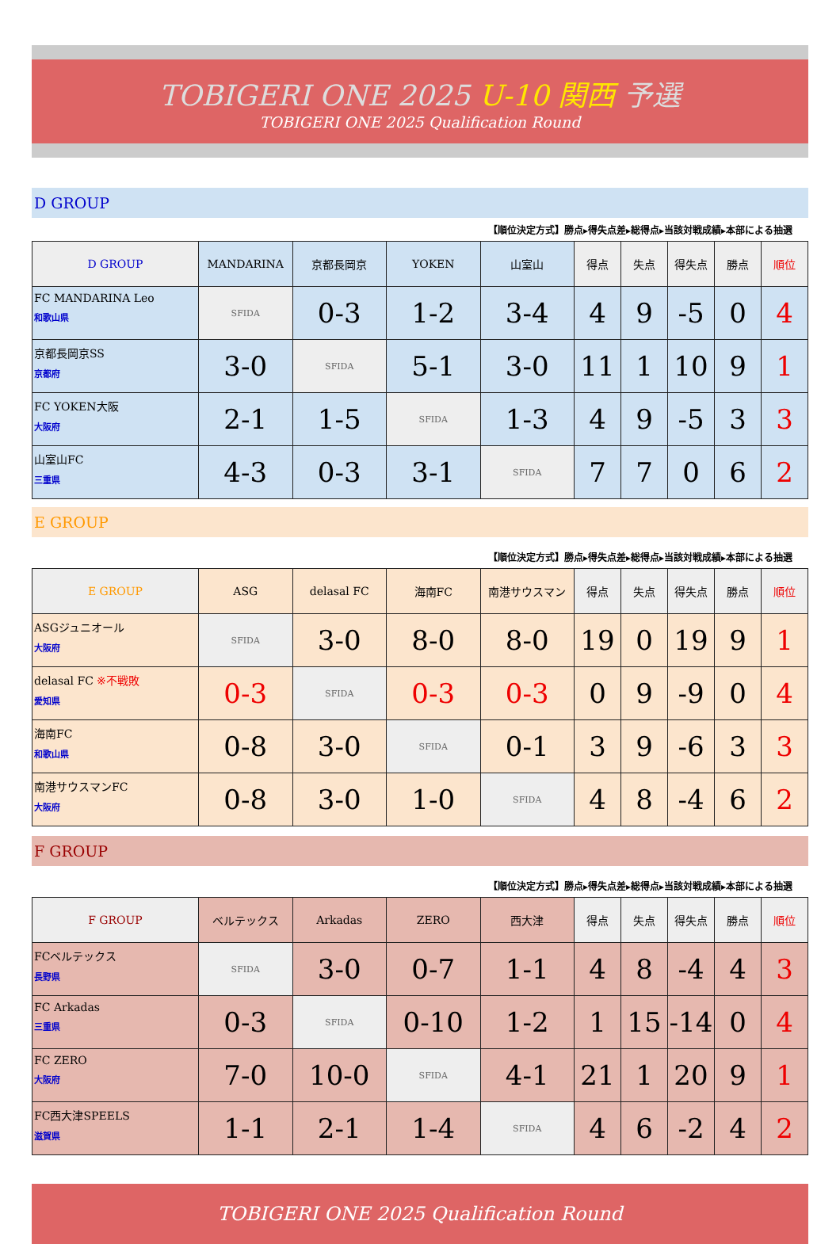TOBIGERI ONE 2025 U-10 関西 予選
TOBIGERI ONE 2025 Qualification Round
D GROUP
【順位決定方式】勝点▸得失点差▸総得点▸当該対戦成績▸本部による抽選
| D GROUP | MANDARINA | 京都長岡京 | YOKEN | 山室山 | 得点 | 失点 | 得失点 | 勝点 | 順位 |
| --- | --- | --- | --- | --- | --- | --- | --- | --- | --- |
| FC MANDARINA Leo 和歌山県 | SFIDA | 0-3 | 1-2 | 3-4 | 4 | 9 | -5 | 0 | 4 |
| 京都長岡京SS 京都府 | 3-0 | SFIDA | 5-1 | 3-0 | 11 | 1 | 10 | 9 | 1 |
| FC YOKEN大阪 大阪府 | 2-1 | 1-5 | SFIDA | 1-3 | 4 | 9 | -5 | 3 | 3 |
| 山室山FC 三重県 | 4-3 | 0-3 | 3-1 | SFIDA | 7 | 7 | 0 | 6 | 2 |
E GROUP
【順位決定方式】勝点▸得失点差▸総得点▸当該対戦成績▸本部による抽選
| E GROUP | ASG | delasal FC | 海南FC | 南港サウスマン | 得点 | 失点 | 得失点 | 勝点 | 順位 |
| --- | --- | --- | --- | --- | --- | --- | --- | --- | --- |
| ASGジュニオール 大阪府 | SFIDA | 3-0 | 8-0 | 8-0 | 19 | 0 | 19 | 9 | 1 |
| delasal FC ※不戦敗 愛知県 | 0-3 | SFIDA | 0-3 | 0-3 | 0 | 9 | -9 | 0 | 4 |
| 海南FC 和歌山県 | 0-8 | 3-0 | SFIDA | 0-1 | 3 | 9 | -6 | 3 | 3 |
| 南港サウスマンFC 大阪府 | 0-8 | 3-0 | 1-0 | SFIDA | 4 | 8 | -4 | 6 | 2 |
F GROUP
【順位決定方式】勝点▸得失点差▸総得点▸当該対戦成績▸本部による抽選
| F GROUP | ベルテックス | Arkadas | ZERO | 西大津 | 得点 | 失点 | 得失点 | 勝点 | 順位 |
| --- | --- | --- | --- | --- | --- | --- | --- | --- | --- |
| FCベルテックス 長野県 | SFIDA | 3-0 | 0-7 | 1-1 | 4 | 8 | -4 | 4 | 3 |
| FC Arkadas 三重県 | 0-3 | SFIDA | 0-10 | 1-2 | 1 | 15 | -14 | 0 | 4 |
| FC ZERO 大阪府 | 7-0 | 10-0 | SFIDA | 4-1 | 21 | 1 | 20 | 9 | 1 |
| FC西大津SPEELS 滋賀県 | 1-1 | 2-1 | 1-4 | SFIDA | 4 | 6 | -2 | 4 | 2 |
TOBIGERI ONE 2025 Qualification Round